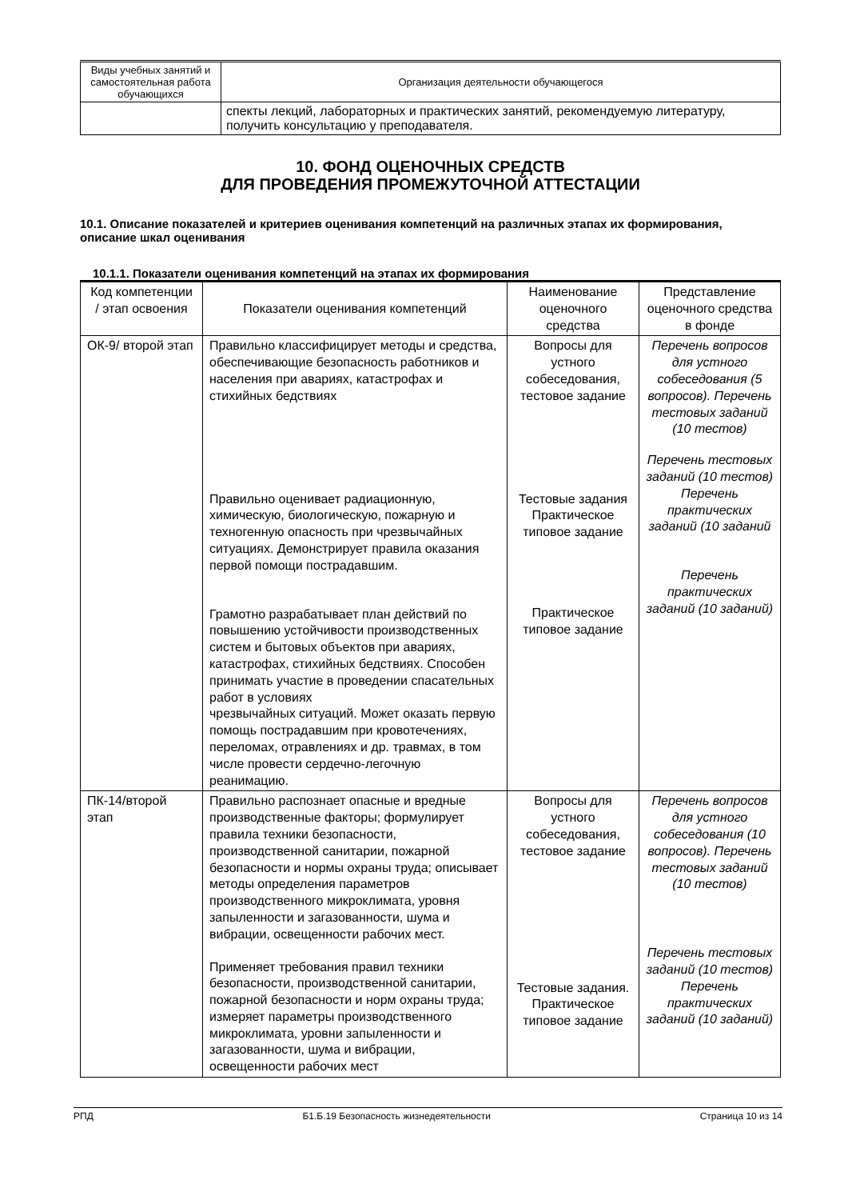| Виды учебных занятий и самостоятельная работа обучающихся | Организация деятельности обучающегося |
| --- | --- |
| | спекты лекций, лабораторных и практических занятий, рекомендуемую литературу, получить консультацию у преподавателя. |
10. ФОНД ОЦЕНОЧНЫХ СРЕДСТВ
ДЛЯ ПРОВЕДЕНИЯ ПРОМЕЖУТОЧНОЙ АТТЕСТАЦИИ
10.1. Описание показателей и критериев оценивания компетенций на различных этапах их формирования, описание шкал оценивания
10.1.1. Показатели оценивания компетенций на этапах их формирования
| Код компетенции / этап освоения | Показатели оценивания компетенций | Наименование оценочного средства | Представление оценочного средства в фонде |
| --- | --- | --- | --- |
| ОК-9/ второй этап | Правильно классифицирует методы и средства, обеспечивающие безопасность работников и населения при авариях, катастрофах и стихийных бедствиях Правильно оценивает радиационную, химическую, биологическую, пожарную и техногенную опасность при чрезвычайных ситуациях. Демонстрирует правила оказания первой помощи пострадавшим. Грамотно разрабатывает план действий по повышению устойчивости производственных систем и бытовых объектов при авариях, катастрофах, стихийных бедствиях. Способен принимать участие в проведении спасательных работ в условиях чрезвычайных ситуаций. Может оказать первую помощь пострадавшим при кровотечениях, переломах, отравлениях и др. травмах, в том числе провести сердечно-легочную реанимацию. | Вопросы для устного собеседования, тестовое задание Тестовые задания Практическое типовое задание Практическое типовое задание | Перечень вопросов для устного собеседования (5 вопросов). Перечень тестовых заданий (10 тестов) Перечень тестовых заданий (10 тестов) Перечень практических заданий (10 заданий Перечень практических заданий (10 заданий) |
| ПК-14/второй этап | Правильно распознает опасные и вредные производственные факторы; формулирует правила техники безопасности, производственной санитарии, пожарной безопасности и нормы охраны труда; описывает методы определения параметров производственного микроклимата, уровня запыленности и загазованности, шума и вибрации, освещенности рабочих мест. Применяет требования правил техники безопасности, производственной санитарии, пожарной безопасности и норм охраны труда; измеряет параметры производственного микроклимата, уровни запыленности и загазованности, шума и вибрации, освещенности рабочих мест | Вопросы для устного собеседования, тестовое задание Тестовые задания. Практическое типовое задание | Перечень вопросов для устного собеседования (10 вопросов). Перечень тестовых заданий (10 тестов) Перечень тестовых заданий (10 тестов) Перечень практических заданий (10 заданий) |
РПД Б1.Б.19 Безопасность жизнедеятельности Страница 10 из 14